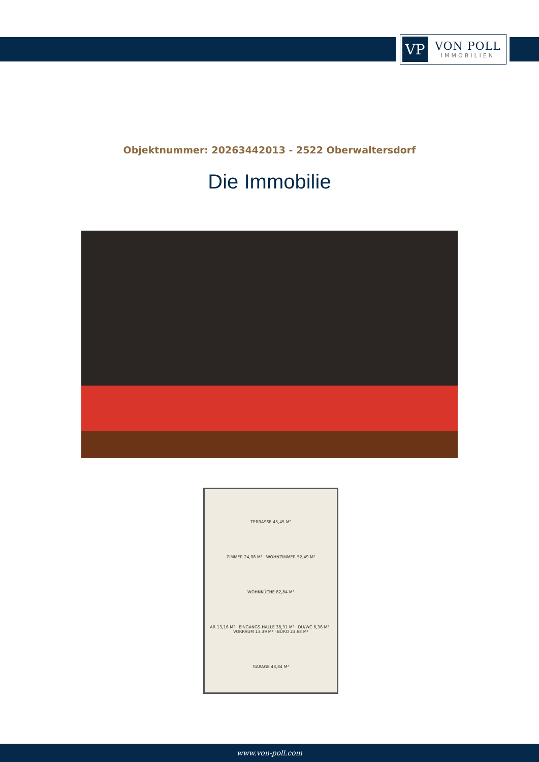VP
VON POLL
IMMOBILIEN
Objektnummer: 20263442013 - 2522 Oberwaltersdorf
Die Immobilie
TERRASSE 45,45 M²
ZIMMER 24,08 M² · WOHNZIMMER 52,49 M²
WOHNKÜCHE 82,84 M²
AR 13,16 M² · EINGANGS-HALLE 38,31 M² · DU/WC 6,36 M² · VORRAUM 13,39 M² · BÜRO 23,68 M²
GARAGE 43,84 M²
www.von-poll.com